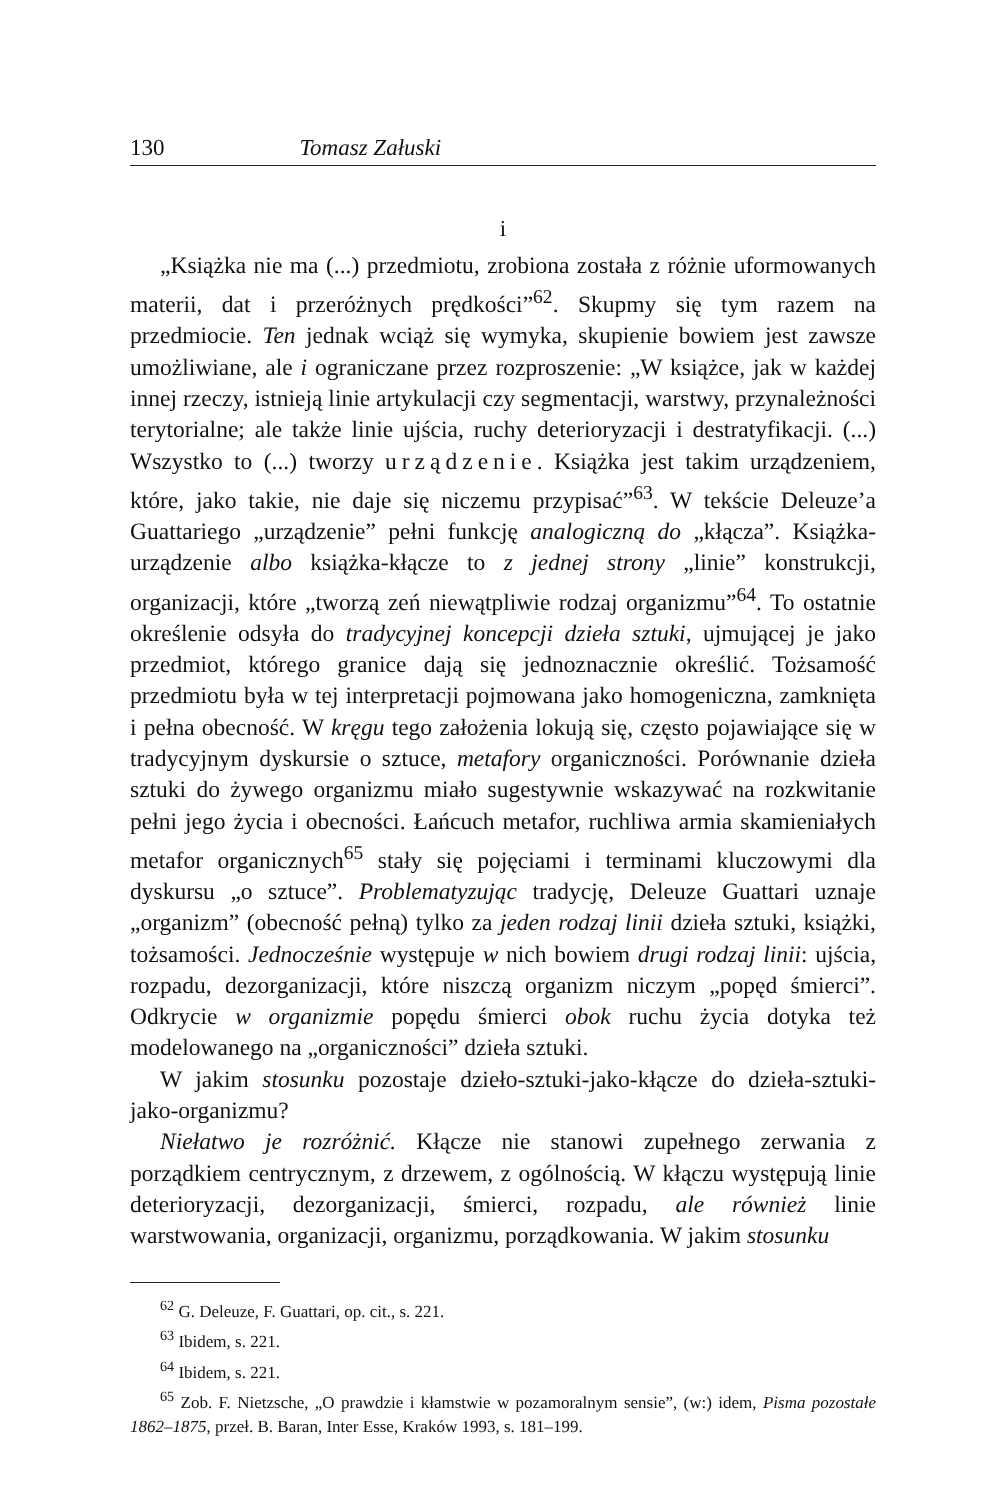130 Tomasz Załuski
i
„Książka nie ma (...) przedmiotu, zrobiona została z różnie uformowanych materii, dat i przeróżnych prędkości”<sup>62</sup>. Skupmy się tym razem na przedmiocie. Ten jednak wciąż się wymyka, skupienie bowiem jest zawsze umożliwiane, ale i ograniczane przez rozproszenie: „W książce, jak w każdej innej rzeczy, istnieją linie artykulacji czy segmentacji, warstwy, przynależności terytorialne; ale także linie ujścia, ruchy deterioryzacji i destratyfikacji. (...) Wszystko to (...) tworzy urządzenie. Książka jest takim urządzeniem, które, jako takie, nie daje się niczemu przypisać”<sup>63</sup>. W tekście Deleuze’a Guattariego „urządzenie” pełni funkcję analogiczną do „kłącza”. Książka-urządzenie albo książka-kłącze to z jednej strony „linie” konstrukcji, organizacji, które „tworzą zeń niewątpliwie rodzaj organizmu”<sup>64</sup>. To ostatnie określenie odsyła do tradycyjnej koncepcji dzieła sztuki, ujmującej je jako przedmiot, którego granice dają się jednoznacznie określić. Tożsamość przedmiotu była w tej interpretacji pojmowana jako homogeniczna, zamknięta i pełna obecność. W kręgu tego założenia lokują się, często pojawiające się w tradycyjnym dyskursie o sztuce, metafory organiczności. Porównanie dzieła sztuki do żywego organizmu miało sugestywnie wskazywać na rozkwitanie pełni jego życia i obecności. Łańcuch metafor, ruchliwa armia skamieniałych metafor organicznych<sup>65</sup> stały się pojęciami i terminami kluczowymi dla dyskursu „o sztuce”. Problematyzując tradycję, Deleuze Guattari uznaje „organizm” (obecność pełną) tylko za jeden rodzaj linii dzieła sztuki, książki, tożsamości. Jednocześnie występuje w nich bowiem drugi rodzaj linii: ujścia, rozpadu, dezorganizacji, które niszczą organizm niczym „popęd śmierci”. Odkrycie w organizmie popędu śmierci obok ruchu życia dotyka też modelowanego na „organiczności” dzieła sztuki.
W jakim stosunku pozostaje dzieło-sztuki-jako-kłącze do dzieła-sztuki-jako-organizmu?
Niełatwo je rozróżnić. Kłącze nie stanowi zupełnego zerwania z porządkiem centrycznym, z drzewem, z ogólnością. W kłączu występują linie deterioryzacji, dezorganizacji, śmierci, rozpadu, ale również linie warstwowania, organizacji, organizmu, porządkowania. W jakim stosunku
<sup>62</sup> G. Deleuze, F. Guattari, op. cit., s. 221.
<sup>63</sup> Ibidem, s. 221.
<sup>64</sup> Ibidem, s. 221.
<sup>65</sup> Zob. F. Nietzsche, „O prawdzie i kłamstwie w pozamoralnym sensie”, (w:) idem, Pisma pozostałe 1862–1875, przeł. B. Baran, Inter Esse, Kraków 1993, s. 181–199.